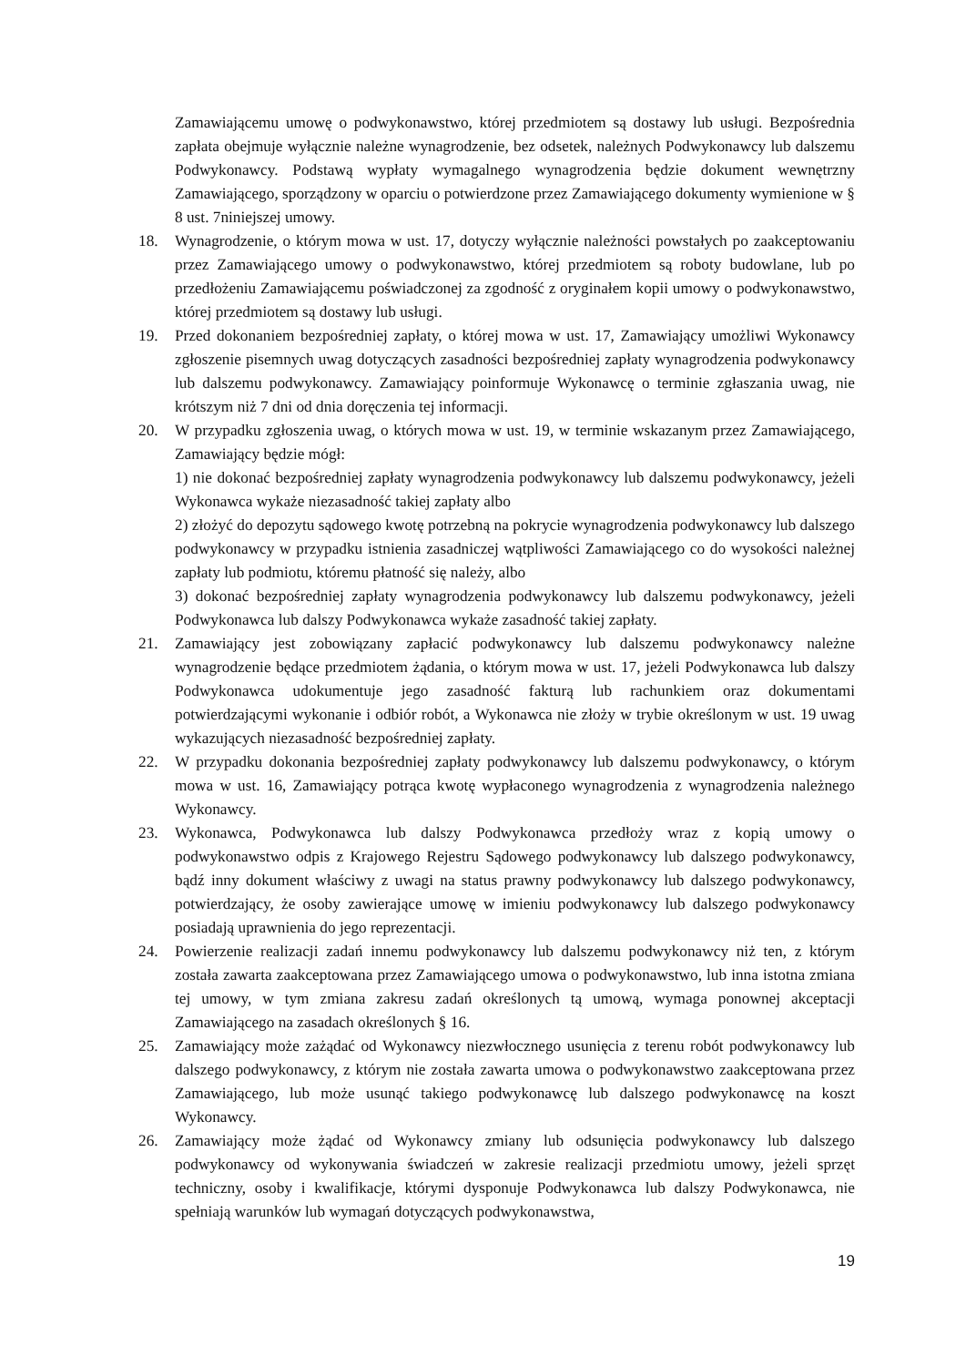Zamawiającemu umowę o podwykonawstwo, której przedmiotem są dostawy lub usługi. Bezpośrednia zapłata obejmuje wyłącznie należne wynagrodzenie, bez odsetek, należnych Podwykonawcy lub dalszemu Podwykonawcy. Podstawą wypłaty wymagalnego wynagrodzenia będzie dokument wewnętrzny Zamawiającego, sporządzony w oparciu o potwierdzone przez Zamawiającego dokumenty wymienione w § 8 ust. 7niniejszej umowy.
18. Wynagrodzenie, o którym mowa w ust. 17, dotyczy wyłącznie należności powstałych po zaakceptowaniu przez Zamawiającego umowy o podwykonawstwo, której przedmiotem są roboty budowlane, lub po przedłożeniu Zamawiającemu poświadczonej za zgodność z oryginałem kopii umowy o podwykonawstwo, której przedmiotem są dostawy lub usługi.
19. Przed dokonaniem bezpośredniej zapłaty, o której mowa w ust. 17, Zamawiający umożliwi Wykonawcy zgłoszenie pisemnych uwag dotyczących zasadności bezpośredniej zapłaty wynagrodzenia podwykonawcy lub dalszemu podwykonawcy. Zamawiający poinformuje Wykonawcę o terminie zgłaszania uwag, nie krótszym niż 7 dni od dnia doręczenia tej informacji.
20. W przypadku zgłoszenia uwag, o których mowa w ust. 19, w terminie wskazanym przez Zamawiającego, Zamawiający będzie mógł:
1) nie dokonać bezpośredniej zapłaty wynagrodzenia podwykonawcy lub dalszemu podwykonawcy, jeżeli Wykonawca wykaże niezasadność takiej zapłaty albo
2) złożyć do depozytu sądowego kwotę potrzebną na pokrycie wynagrodzenia podwykonawcy lub dalszego podwykonawcy w przypadku istnienia zasadniczej wątpliwości Zamawiającego co do wysokości należnej zapłaty lub podmiotu, któremu płatność się należy, albo
3) dokonać bezpośredniej zapłaty wynagrodzenia podwykonawcy lub dalszemu podwykonawcy, jeżeli Podwykonawca lub dalszy Podwykonawca wykaże zasadność takiej zapłaty.
21. Zamawiający jest zobowiązany zapłacić podwykonawcy lub dalszemu podwykonawcy należne wynagrodzenie będące przedmiotem żądania, o którym mowa w ust. 17, jeżeli Podwykonawca lub dalszy Podwykonawca udokumentuje jego zasadność fakturą lub rachunkiem oraz dokumentami potwierdzającymi wykonanie i odbiór robót, a Wykonawca nie złoży w trybie określonym w ust. 19 uwag wykazujących niezasadność bezpośredniej zapłaty.
22. W przypadku dokonania bezpośredniej zapłaty podwykonawcy lub dalszemu podwykonawcy, o którym mowa w ust. 16, Zamawiający potrąca kwotę wypłaconego wynagrodzenia z wynagrodzenia należnego Wykonawcy.
23. Wykonawca, Podwykonawca lub dalszy Podwykonawca przedłoży wraz z kopią umowy o podwykonawstwo odpis z Krajowego Rejestru Sądowego podwykonawcy lub dalszego podwykonawcy, bądź inny dokument właściwy z uwagi na status prawny podwykonawcy lub dalszego podwykonawcy, potwierdzający, że osoby zawierające umowę w imieniu podwykonawcy lub dalszego podwykonawcy posiadają uprawnienia do jego reprezentacji.
24. Powierzenie realizacji zadań innemu podwykonawcy lub dalszemu podwykonawcy niż ten, z którym została zawarta zaakceptowana przez Zamawiającego umowa o podwykonawstwo, lub inna istotna zmiana tej umowy, w tym zmiana zakresu zadań określonych tą umową, wymaga ponownej akceptacji Zamawiającego na zasadach określonych § 16.
25. Zamawiający może zażądać od Wykonawcy niezwłocznego usunięcia z terenu robót podwykonawcy lub dalszego podwykonawcy, z którym nie została zawarta umowa o podwykonawstwo zaakceptowana przez Zamawiającego, lub może usunąć takiego podwykonawcę lub dalszego podwykonawcę na koszt Wykonawcy.
26. Zamawiający może żądać od Wykonawcy zmiany lub odsunięcia podwykonawcy lub dalszego podwykonawcy od wykonywania świadczeń w zakresie realizacji przedmiotu umowy, jeżeli sprzęt techniczny, osoby i kwalifikacje, którymi dysponuje Podwykonawca lub dalszy Podwykonawca, nie spełniają warunków lub wymagań dotyczących podwykonawstwa,
19